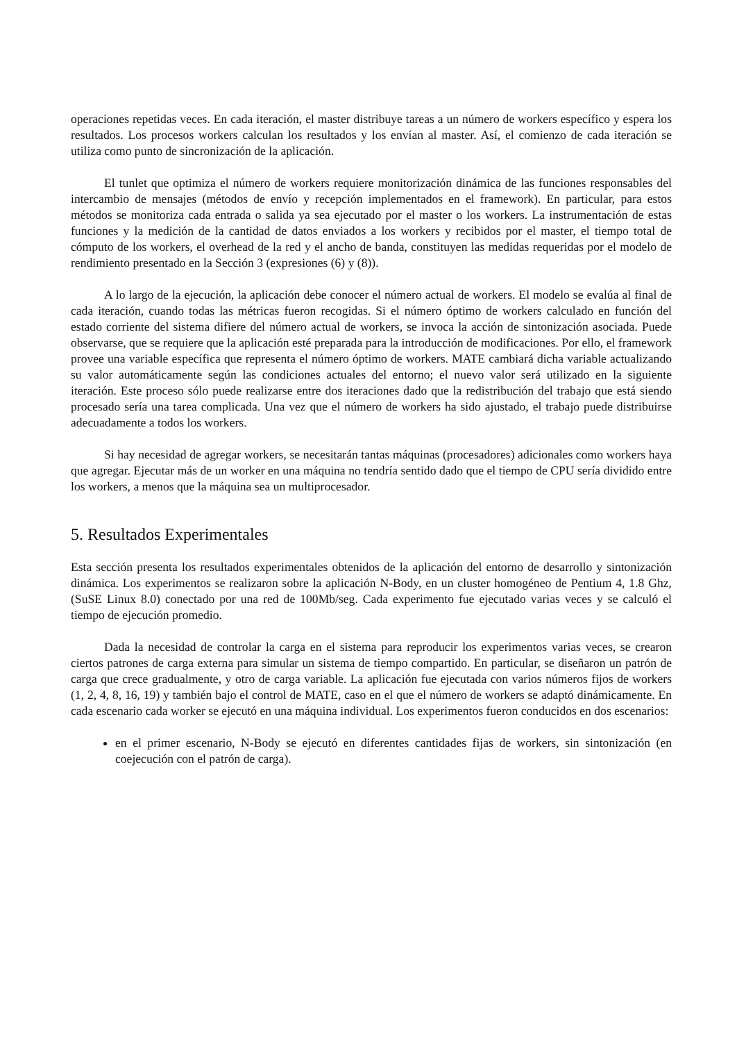operaciones repetidas veces. En cada iteración, el master distribuye tareas a un número de workers específico y espera los resultados. Los procesos workers calculan los resultados y los envían al master. Así, el comienzo de cada iteración se utiliza como punto de sincronización de la aplicación.
El tunlet que optimiza el número de workers requiere monitorización dinámica de las funciones responsables del intercambio de mensajes (métodos de envío y recepción implementados en el framework). En particular, para estos métodos se monitoriza cada entrada o salida ya sea ejecutado por el master o los workers. La instrumentación de estas funciones y la medición de la cantidad de datos enviados a los workers y recibidos por el master, el tiempo total de cómputo de los workers, el overhead de la red y el ancho de banda, constituyen las medidas requeridas por el modelo de rendimiento presentado en la Sección 3 (expresiones (6) y (8)).
A lo largo de la ejecución, la aplicación debe conocer el número actual de workers. El modelo se evalúa al final de cada iteración, cuando todas las métricas fueron recogidas. Si el número óptimo de workers calculado en función del estado corriente del sistema difiere del número actual de workers, se invoca la acción de sintonización asociada. Puede observarse, que se requiere que la aplicación esté preparada para la introducción de modificaciones. Por ello, el framework provee una variable específica que representa el número óptimo de workers. MATE cambiará dicha variable actualizando su valor automáticamente según las condiciones actuales del entorno; el nuevo valor será utilizado en la siguiente iteración. Este proceso sólo puede realizarse entre dos iteraciones dado que la redistribución del trabajo que está siendo procesado sería una tarea complicada. Una vez que el número de workers ha sido ajustado, el trabajo puede distribuirse adecuadamente a todos los workers.
Si hay necesidad de agregar workers, se necesitarán tantas máquinas (procesadores) adicionales como workers haya que agregar. Ejecutar más de un worker en una máquina no tendría sentido dado que el tiempo de CPU sería dividido entre los workers, a menos que la máquina sea un multiprocesador.
5. Resultados Experimentales
Esta sección presenta los resultados experimentales obtenidos de la aplicación del entorno de desarrollo y sintonización dinámica. Los experimentos se realizaron sobre la aplicación N-Body, en un cluster homogéneo de Pentium 4, 1.8 Ghz, (SuSE Linux 8.0) conectado por una red de 100Mb/seg. Cada experimento fue ejecutado varias veces y se calculó el tiempo de ejecución promedio.
Dada la necesidad de controlar la carga en el sistema para reproducir los experimentos varias veces, se crearon ciertos patrones de carga externa para simular un sistema de tiempo compartido. En particular, se diseñaron un patrón de carga que crece gradualmente, y otro de carga variable. La aplicación fue ejecutada con varios números fijos de workers (1, 2, 4, 8, 16, 19) y también bajo el control de MATE, caso en el que el número de workers se adaptó dinámicamente. En cada escenario cada worker se ejecutó en una máquina individual. Los experimentos fueron conducidos en dos escenarios:
en el primer escenario, N-Body se ejecutó en diferentes cantidades fijas de workers, sin sintonización (en coejecución con el patrón de carga).